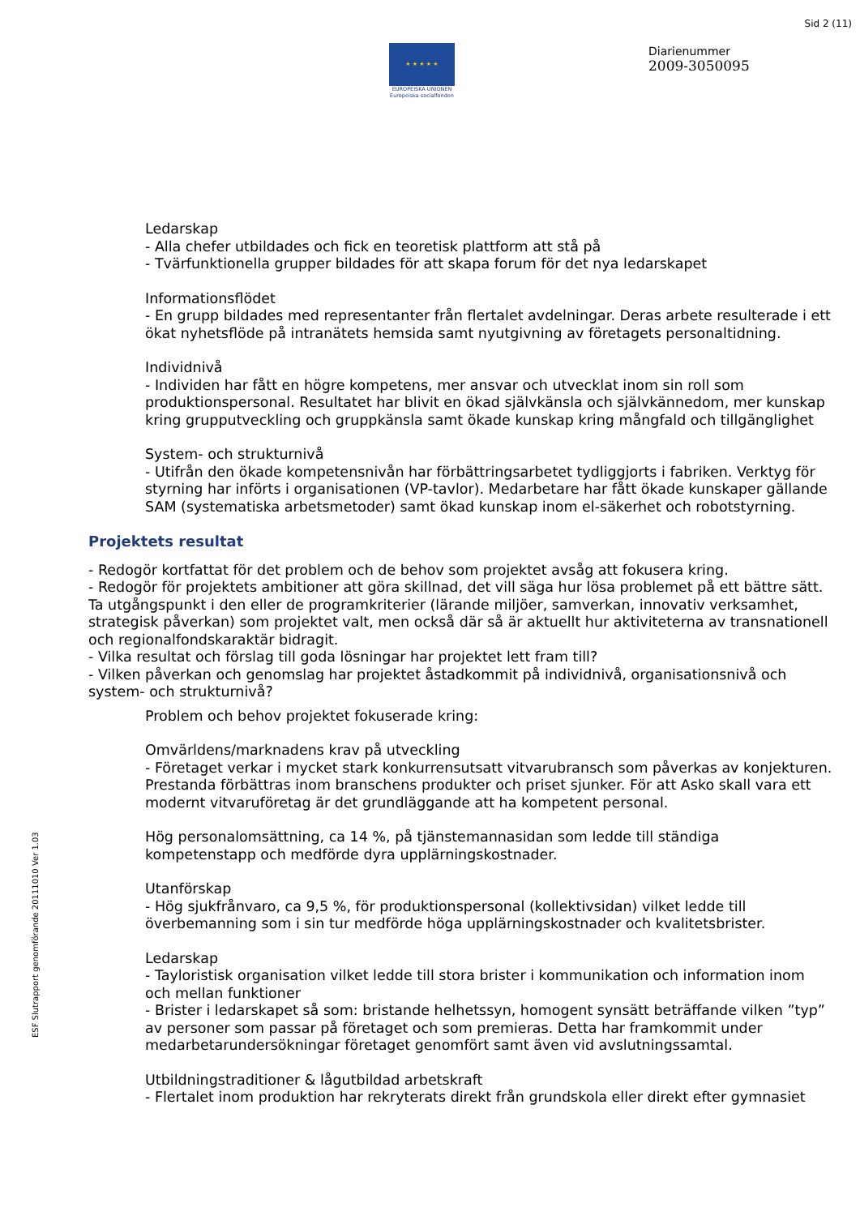Sid 2 (11)
★ ★ ★ ★ ★
EUROPEISKA UNIONEN
Europeiska socialfonden
Diarienummer
2009-3050095
Ledarskap
- Alla chefer utbildades och fick en teoretisk plattform att stå på
- Tvärfunktionella grupper bildades för att skapa forum för det nya ledarskapet
Informationsflödet
- En grupp bildades med representanter från flertalet avdelningar. Deras arbete resulterade i ett ökat nyhetsflöde på intranätets hemsida samt nyutgivning av företagets personaltidning.
Individnivå
- Individen har fått en högre kompetens, mer ansvar och utvecklat inom sin roll som produktionspersonal. Resultatet har blivit en ökad självkänsla och självkännedom, mer kunskap kring grupputveckling och gruppkänsla samt ökade kunskap kring mångfald och tillgänglighet
System- och strukturnivå
- Utifrån den ökade kompetensnivån har förbättringsarbetet tydliggjorts i fabriken. Verktyg för styrning har införts i organisationen (VP-tavlor). Medarbetare har fått ökade kunskaper gällande SAM (systematiska arbetsmetoder) samt ökad kunskap inom el-säkerhet och robotstyrning.
Projektets resultat
- Redogör kortfattat för det problem och de behov som projektet avsåg att fokusera kring.
- Redogör för projektets ambitioner att göra skillnad, det vill säga hur lösa problemet på ett bättre sätt. Ta utgångspunkt i den eller de programkriterier (lärande miljöer, samverkan, innovativ verksamhet, strategisk påverkan) som projektet valt, men också där så är aktuellt hur aktiviteterna av transnationell och regionalfondskaraktär bidragit.
- Vilka resultat och förslag till goda lösningar har projektet lett fram till?
- Vilken påverkan och genomslag har projektet åstadkommit på individnivå, organisationsnivå och system- och strukturnivå?
Problem och behov projektet fokuserade kring:
Omvärldens/marknadens krav på utveckling
- Företaget verkar i mycket stark konkurrensutsatt vitvarubransch som påverkas av konjekturen. Prestanda förbättras inom branschens produkter och priset sjunker. För att Asko skall vara ett modernt vitvaruföretag är det grundläggande att ha kompetent personal.
Hög personalomsättning, ca 14 %, på tjänstemannasidan som ledde till ständiga kompetenstapp och medförde dyra upplärningskostnader.
Utanförskap
- Hög sjukfrånvaro, ca 9,5 %, för produktionspersonal (kollektivsidan) vilket ledde till överbemanning som i sin tur medförde höga upplärningskostnader och kvalitetsbrister.
Ledarskap
- Tayloristisk organisation vilket ledde till stora brister i kommunikation och information inom och mellan funktioner
- Brister i ledarskapet så som: bristande helhetssyn, homogent synsätt beträffande vilken ”typ” av personer som passar på företaget och som premieras. Detta har framkommit under medarbetarundersökningar företaget genomfört samt även vid avslutningssamtal.
Utbildningstraditioner & lågutbildad arbetskraft
- Flertalet inom produktion har rekryterats direkt från grundskola eller direkt efter gymnasiet
ESF Slutrapport genomförande 20111010 Ver 1.03